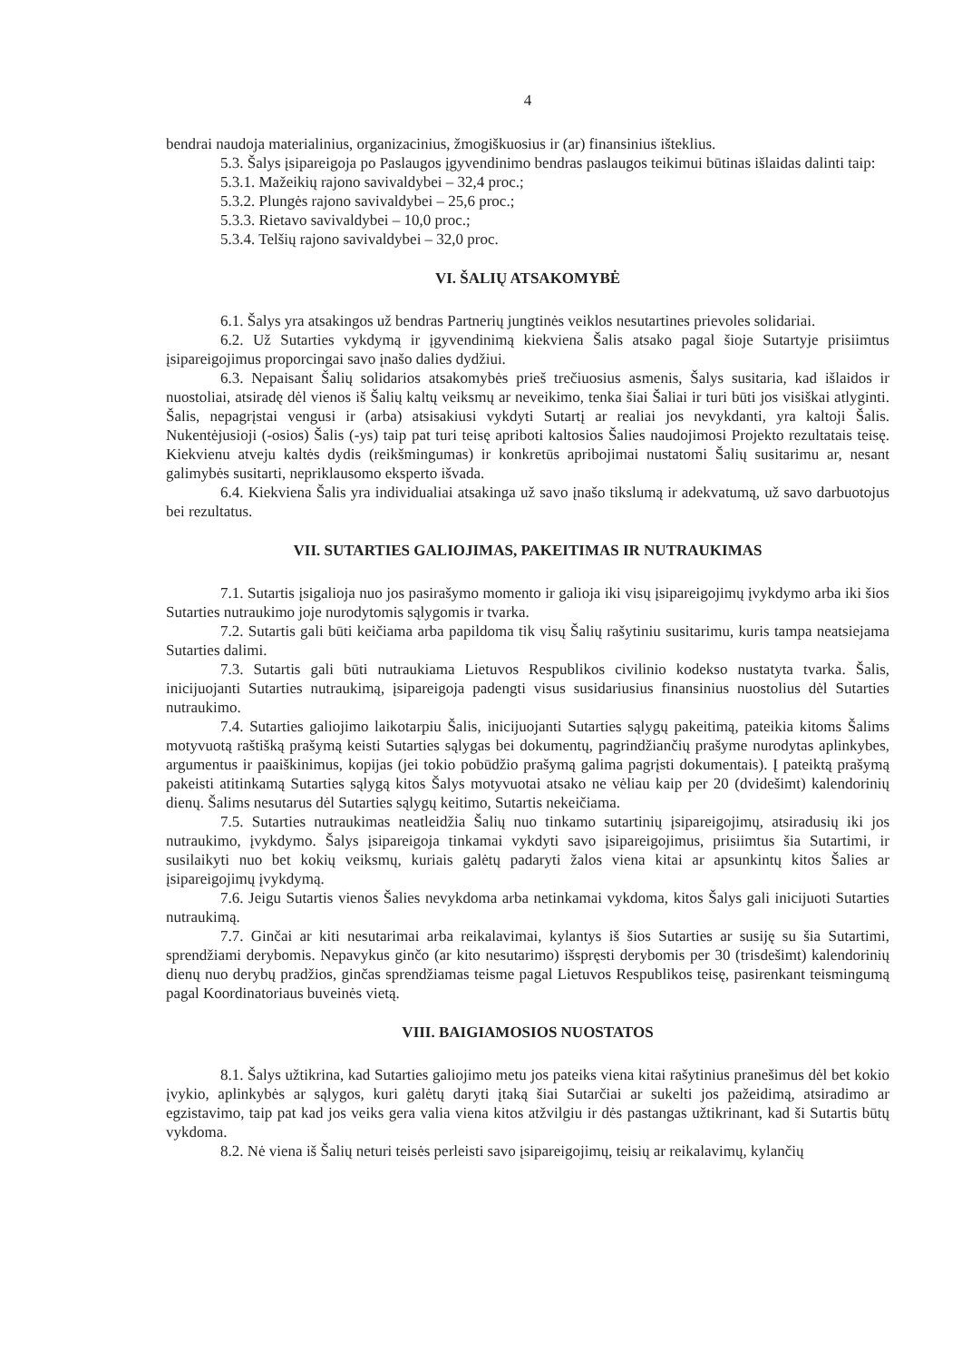4
bendrai naudoja materialinius, organizacinius, žmogiškuosius ir (ar) finansinius išteklius.
5.3. Šalys įsipareigoja po Paslaugos įgyvendinimo bendras paslaugos teikimui būtinas išlaidas dalinti taip:
5.3.1. Mažeikių rajono savivaldybei – 32,4 proc.;
5.3.2. Plungės rajono savivaldybei – 25,6 proc.;
5.3.3. Rietavo savivaldybei – 10,0 proc.;
5.3.4. Telšių rajono savivaldybei – 32,0 proc.
VI. ŠALIŲ ATSAKOMYBĖ
6.1. Šalys yra atsakingos už bendras Partnerių jungtinės veiklos nesutartines prievoles solidariai.
6.2. Už Sutarties vykdymą ir įgyvendinimą kiekviena Šalis atsako pagal šioje Sutartyje prisiimtus įsipareigojimus proporcingai savo įnašo dalies dydžiui.
6.3. Nepaisant Šalių solidarios atsakomybės prieš trečiuosius asmenis, Šalys susitaria, kad išlaidos ir nuostoliai, atsiradę dėl vienos iš Šalių kaltų veiksmų ar neveikimo, tenka šiai Šaliai ir turi būti jos visiškai atlyginti. Šalis, nepagrįstai vengusi ir (arba) atsisakiusi vykdyti Sutartį ar realiai jos nevykdanti, yra kaltoji Šalis. Nukentėjusioji (-osios) Šalis (-ys) taip pat turi teisę apriboti kaltosios Šalies naudojimosi Projekto rezultatais teisę. Kiekvienu atveju kaltės dydis (reikšmingumas) ir konkretūs apribojimai nustatomi Šalių susitarimu ar, nesant galimybės susitarti, nepriklausomo eksperto išvada.
6.4. Kiekviena Šalis yra individualiai atsakinga už savo įnašo tikslumą ir adekvatumą, už savo darbuotojus bei rezultatus.
VII. SUTARTIES GALIOJIMAS, PAKEITIMAS IR NUTRAUKIMAS
7.1. Sutartis įsigalioja nuo jos pasirašymo momento ir galioja iki visų įsipareigojimų įvykdymo arba iki šios Sutarties nutraukimo joje nurodytomis sąlygomis ir tvarka.
7.2. Sutartis gali būti keičiama arba papildoma tik visų Šalių rašytiniu susitarimu, kuris tampa neatsiejama Sutarties dalimi.
7.3. Sutartis gali būti nutraukiama Lietuvos Respublikos civilinio kodekso nustatyta tvarka. Šalis, inicijuojanti Sutarties nutraukimą, įsipareigoja padengti visus susidariusius finansinius nuostolius dėl Sutarties nutraukimo.
7.4. Sutarties galiojimo laikotarpiu Šalis, inicijuojanti Sutarties sąlygų pakeitimą, pateikia kitoms Šalims motyvuotą raštišką prašymą keisti Sutarties sąlygas bei dokumentų, pagrindžiančių prašyme nurodytas aplinkybes, argumentus ir paaiškinimus, kopijas (jei tokio pobūdžio prašymą galima pagrįsti dokumentais). Į pateiktą prašymą pakeisti atitinkamą Sutarties sąlygą kitos Šalys motyvuotai atsako ne vėliau kaip per 20 (dvidešimt) kalendorinių dienų. Šalims nesutarus dėl Sutarties sąlygų keitimo, Sutartis nekeičiama.
7.5. Sutarties nutraukimas neatleidžia Šalių nuo tinkamo sutartinių įsipareigojimų, atsiradusių iki jos nutraukimo, įvykdymo. Šalys įsipareigoja tinkamai vykdyti savo įsipareigojimus, prisiimtus šia Sutartimi, ir susilaikyti nuo bet kokių veiksmų, kuriais galėtų padaryti žalos viena kitai ar apsunkintų kitos Šalies ar įsipareigojimų įvykdymą.
7.6. Jeigu Sutartis vienos Šalies nevykdoma arba netinkamai vykdoma, kitos Šalys gali inicijuoti Sutarties nutraukimą.
7.7. Ginčai ar kiti nesutarimai arba reikalavimai, kylantys iš šios Sutarties ar susiję su šia Sutartimi, sprendžiami derybomis. Nepavykus ginčo (ar kito nesutarimo) išspręsti derybomis per 30 (trisdešimt) kalendorinių dienų nuo derybų pradžios, ginčas sprendžiamas teisme pagal Lietuvos Respublikos teisę, pasirenkant teismingumą pagal Koordinatoriaus buveinės vietą.
VIII. BAIGIAMOSIOS NUOSTATOS
8.1. Šalys užtikrina, kad Sutarties galiojimo metu jos pateiks viena kitai rašytinius pranešimus dėl bet kokio įvykio, aplinkybės ar sąlygos, kuri galėtų daryti įtaką šiai Sutarčiai ar sukelti jos pažeidimą, atsiradimo ar egzistavimo, taip pat kad jos veiks gera valia viena kitos atžvilgiu ir dės pastangas užtikrinant, kad ši Sutartis būtų vykdoma.
8.2. Nė viena iš Šalių neturi teisės perleisti savo įsipareigojimų, teisių ar reikalavimų, kylančių